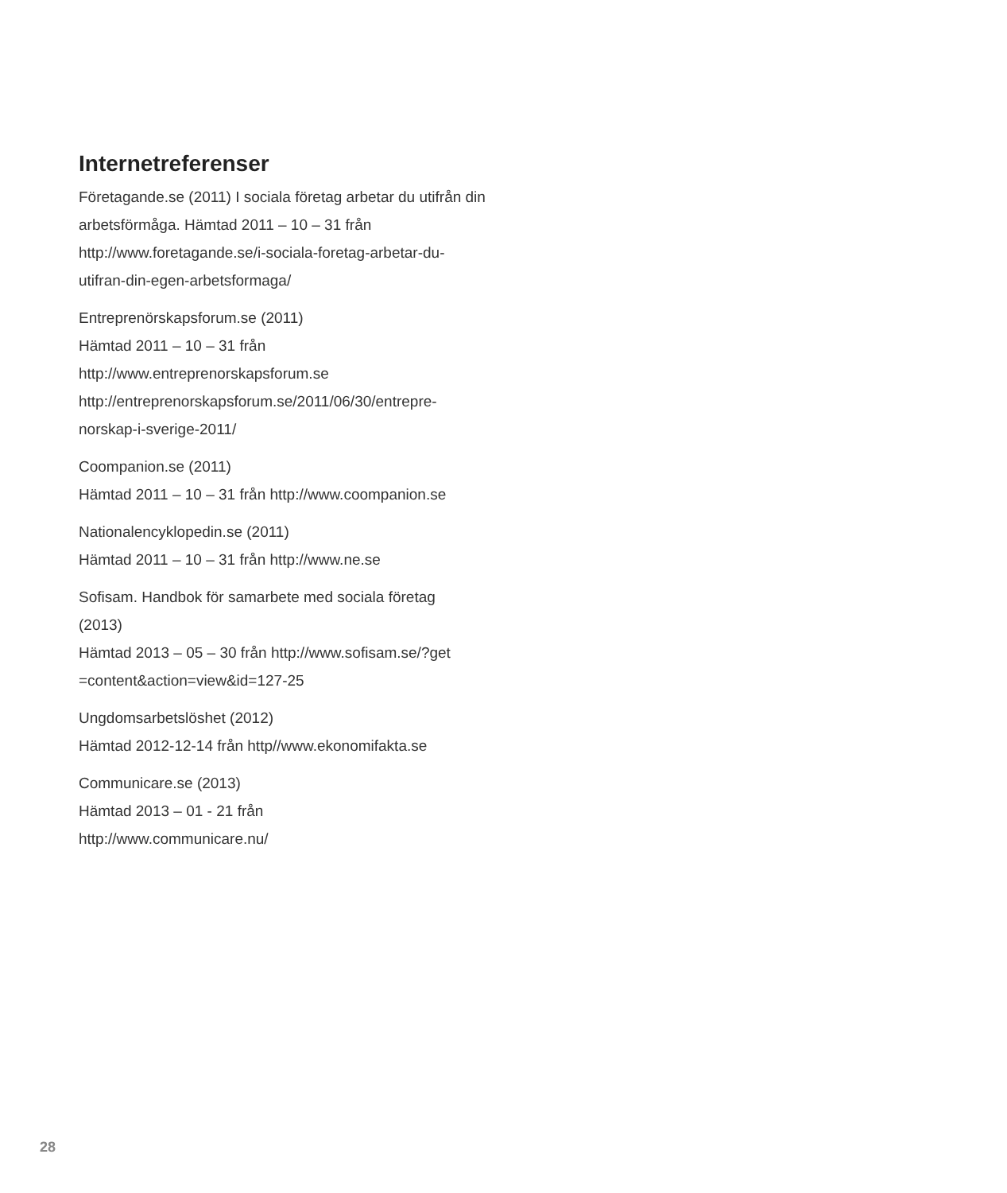Internetreferenser
Företagande.se (2011) I sociala företag arbetar du utifrån din arbetsförmåga. Hämtad 2011 – 10 – 31 från http://www.foretagande.se/i-sociala-foretag-arbetar-du-
utifran-din-egen-arbetsformaga/
Entreprenörskapsforum.se (2011)
Hämtad 2011 – 10 – 31 från
http://www.entreprenorskapsforum.se
http://entreprenorskapsforum.se/2011/06/30/entrepre-
norskap-i-sverige-2011/
Coompanion.se (2011)
Hämtad 2011 – 10 – 31 från http://www.coompanion.se
Nationalencyklopedin.se (2011)
Hämtad 2011 – 10 – 31 från http://www.ne.se
Sofisam. Handbok för samarbete med sociala företag
(2013)
Hämtad 2013 – 05 – 30 från http://www.sofisam.se/?get
=content&action=view&id=127-25
Ungdomsarbetslöshet (2012)
Hämtad 2012-12-14 från http//www.ekonomifakta.se
Communicare.se (2013)
Hämtad 2013 – 01 - 21 från
http://www.communicare.nu/
28